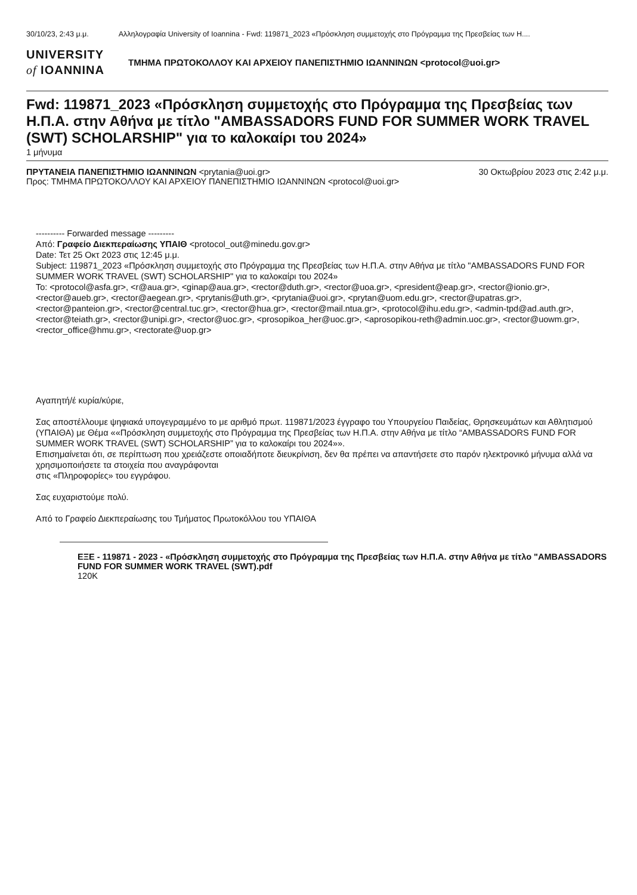30/10/23, 2:43 μ.μ. Αλληλογραφία University of Ioannina - Fwd: 119871_2023 «Πρόσκληση συμμετοχής στο Πρόγραμμα της Πρεσβείας των Η....
UNIVERSITY
of IOANNINA
ΤΜΗΜΑ ΠΡΩΤΟΚΟΛΛΟΥ ΚΑΙ ΑΡΧΕΙΟΥ ΠΑΝΕΠΙΣΤΗΜΙΟ ΙΩΑΝΝΙΝΩΝ <protocol@uoi.gr>
Fwd: 119871_2023 «Πρόσκληση συμμετοχής στο Πρόγραμμα της Πρεσβείας των Η.Π.Α. στην Αθήνα με τίτλο "AMBASSADORS FUND FOR SUMMER WORK TRAVEL (SWT) SCHOLARSHIP" για το καλοκαίρι του 2024»
1 μήνυμα
ΠΡΥΤΑΝΕΙΑ ΠΑΝΕΠΙΣΤΗΜΙΟ ΙΩΑΝΝΙΝΩΝ <prytania@uoi.gr> 30 Οκτωβρίου 2023 στις 2:42 μ.μ.
Προς: ΤΜΗΜΑ ΠΡΩΤΟΚΟΛΛΟΥ ΚΑΙ ΑΡΧΕΙΟΥ ΠΑΝΕΠΙΣΤΗΜΙΟ ΙΩΑΝΝΙΝΩΝ <protocol@uoi.gr>
---------- Forwarded message ---------
Από: Γραφείο Διεκπεραίωσης ΥΠΑΙΘ <protocol_out@minedu.gov.gr>
Date: Τετ 25 Οκτ 2023 στις 12:45 μ.μ.
Subject: 119871_2023 «Πρόσκληση συμμετοχής στο Πρόγραμμα της Πρεσβείας των Η.Π.Α. στην Αθήνα με τίτλο "AMBASSADORS FUND FOR SUMMER WORK TRAVEL (SWT) SCHOLARSHIP" για το καλοκαίρι του 2024»
To: <protocol@asfa.gr>, <r@aua.gr>, <ginap@aua.gr>, <rector@duth.gr>, <rector@uoa.gr>, <president@eap.gr>, <rector@ionio.gr>, <rector@aueb.gr>, <rector@aegean.gr>, <prytanis@uth.gr>, <prytania@uoi.gr>, <prytan@uom.edu.gr>, <rector@upatras.gr>, <rector@panteion.gr>, <rector@central.tuc.gr>, <rector@hua.gr>, <rector@mail.ntua.gr>, <protocol@ihu.edu.gr>, <admin-tpd@ad.auth.gr>, <rector@teiath.gr>, <rector@unipi.gr>, <rector@uoc.gr>, <prosopikoa_her@uoc.gr>, <aprosopikou-reth@admin.uoc.gr>, <rector@uowm.gr>, <rector_office@hmu.gr>, <rectorate@uop.gr>
Αγαπητή/έ κυρία/κύριε,
Σας αποστέλλουμε ψηφιακά υπογεγραμμένο το με αριθμό πρωτ. 119871/2023 έγγραφο του Υπουργείου Παιδείας, Θρησκευμάτων και Αθλητισμού (ΥΠΑΙΘΑ) με Θέμα ««Πρόσκληση συμμετοχής στο Πρόγραμμα της Πρεσβείας των Η.Π.Α. στην Αθήνα με τίτλο “AMBASSADORS FUND FOR SUMMER WORK TRAVEL (SWT) SCHOLARSHIP” για το καλοκαίρι του 2024»».
Επισημαίνεται ότι, σε περίπτωση που χρειάζεστε οποιαδήποτε διευκρίνιση, δεν θα πρέπει να απαντήσετε στο παρόν ηλεκτρονικό μήνυμα αλλά να χρησιμοποιήσετε τα στοιχεία που αναγράφονται
στις «Πληροφορίες» του εγγράφου.
Σας ευχαριστούμε πολύ.
Από το Γραφείο Διεκπεραίωσης του Τμήματος Πρωτοκόλλου του ΥΠΑΙΘΑ
ΕΞΕ - 119871 - 2023 - «Πρόσκληση συμμετοχής στο Πρόγραμμα της Πρεσβείας των Η.Π.Α. στην Αθήνα με τίτλο "AMBASSADORS FUND FOR SUMMER WORK TRAVEL (SWT).pdf
120K